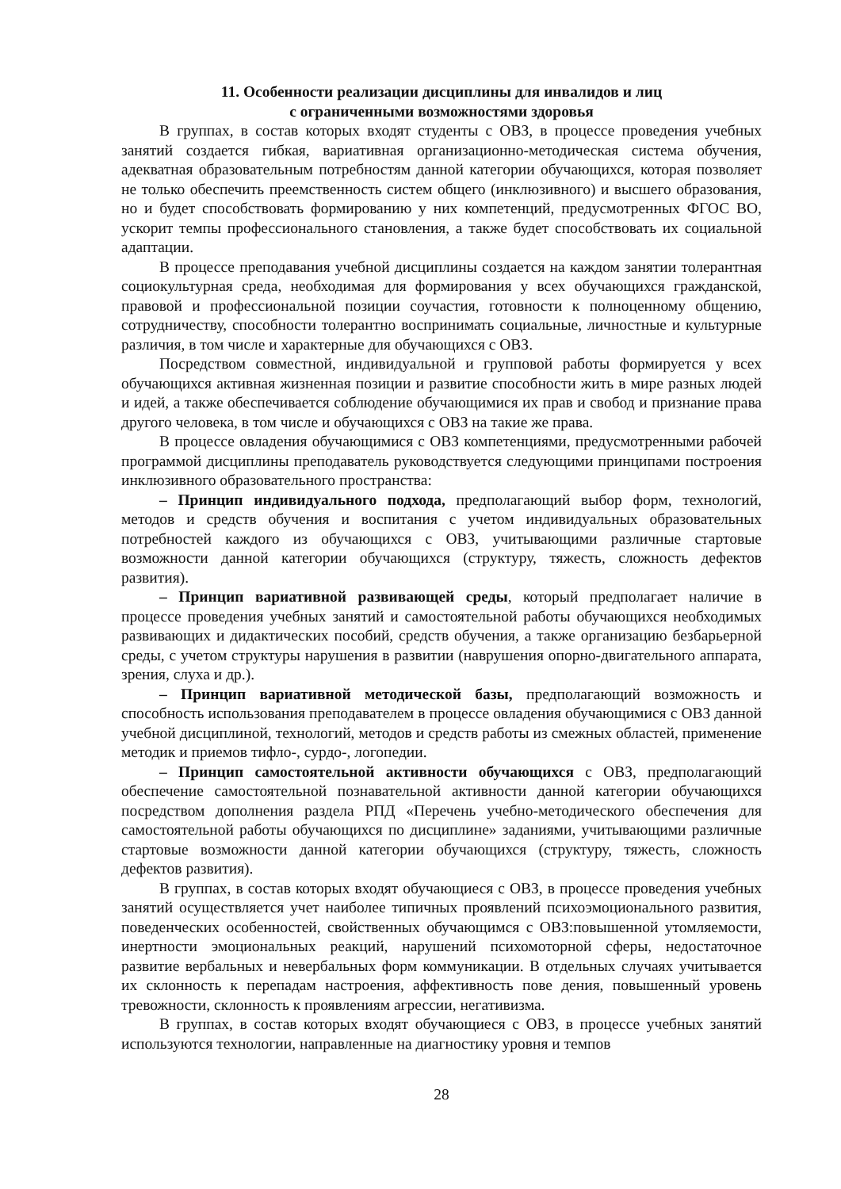11. Особенности реализации дисциплины для инвалидов и лиц
с ограниченными возможностями здоровья
В группах, в состав которых входят студенты с ОВЗ, в процессе проведения учебных занятий создается гибкая, вариативная организационно-методическая система обучения, адекватная образовательным потребностям данной категории обучающихся, которая позволяет не только обеспечить преемственность систем общего (инклюзивного) и высшего образования, но и будет способствовать формированию у них компетенций, предусмотренных ФГОС ВО, ускорит темпы профессионального становления, а также будет способствовать их социальной адаптации.
В процессе преподавания учебной дисциплины создается на каждом занятии толерантная социокультурная среда, необходимая для формирования у всех обучающихся гражданской, правовой и профессиональной позиции соучастия, готовности к полноценному общению, сотрудничеству, способности толерантно воспринимать социальные, личностные и культурные различия, в том числе и характерные для обучающихся с ОВЗ.
Посредством совместной, индивидуальной и групповой работы формируется у всех обучающихся активная жизненная позиции и развитие способности жить в мире разных людей и идей, а также обеспечивается соблюдение обучающимися их прав и свобод и признание права другого человека, в том числе и обучающихся с ОВЗ на такие же права.
В процессе овладения обучающимися с ОВЗ компетенциями, предусмотренными рабочей программой дисциплины преподаватель руководствуется следующими принципами построения инклюзивного образовательного пространства:
– Принцип индивидуального подхода, предполагающий выбор форм, технологий, методов и средств обучения и воспитания с учетом индивидуальных образовательных потребностей каждого из обучающихся с ОВЗ, учитывающими различные стартовые возможности данной категории обучающихся (структуру, тяжесть, сложность дефектов развития).
– Принцип вариативной развивающей среды, который предполагает наличие в процессе проведения учебных занятий и самостоятельной работы обучающихся необходимых развивающих и дидактических пособий, средств обучения, а также организацию безбарьерной среды, с учетом структуры нарушения в развитии (наврушения опорно-двигательного аппарата, зрения, слуха и др.).
– Принцип вариативной методической базы, предполагающий возможность и способность использования преподавателем в процессе овладения обучающимися с ОВЗ данной учебной дисциплиной, технологий, методов и средств работы из смежных областей, применение методик и приемов тифло-, сурдо-, логопедии.
– Принцип самостоятельной активности обучающихся с ОВЗ, предполагающий обеспечение самостоятельной познавательной активности данной категории обучающихся посредством дополнения раздела РПД «Перечень учебно-методического обеспечения для самостоятельной работы обучающихся по дисциплине» заданиями, учитывающими различные стартовые возможности данной категории обучающихся (структуру, тяжесть, сложность дефектов развития).
В группах, в состав которых входят обучающиеся с ОВЗ, в процессе проведения учебных занятий осуществляется учет наиболее типичных проявлений психоэмоционального развития, поведенческих особенностей, свойственных обучающимся с ОВЗ:повышенной утомляемости, инертности эмоциональных реакций, нарушений психомоторной сферы, недостаточное развитие вербальных и невербальных форм коммуникации. В отдельных случаях учитывается их склонность к перепадам настроения, аффективность пове дения, повышенный уровень тревожности, склонность к проявлениям агрессии, негативизма.
В группах, в состав которых входят обучающиеся с ОВЗ, в процессе учебных занятий используются технологии, направленные на диагностику уровня и темпов
28